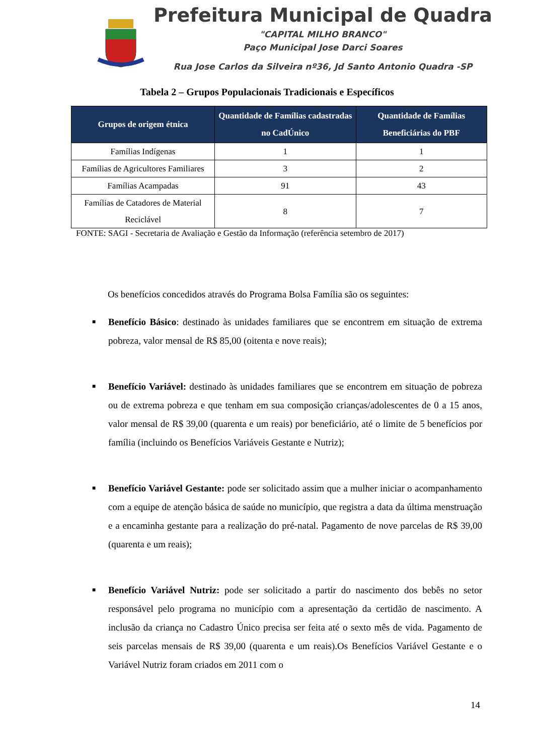Prefeitura Municipal de Quadra
"CAPITAL MILHO BRANCO"
Paço Municipal Jose Darci Soares
Rua Jose Carlos da Silveira nº36, Jd Santo Antonio Quadra -SP
Tabela 2 – Grupos Populacionais Tradicionais e Específicos
| Grupos de origem étnica | Quantidade de Famílias cadastradas no CadÚnico | Quantidade de Famílias Beneficiárias do PBF |
| --- | --- | --- |
| Famílias Indígenas | 1 | 1 |
| Famílias de Agricultores Familiares | 3 | 2 |
| Famílias Acampadas | 91 | 43 |
| Famílias de Catadores de Material Reciclável | 8 | 7 |
FONTE: SAGI - Secretaria de Avaliação e Gestão da Informação (referência setembro de 2017)
Os benefícios concedidos através do Programa Bolsa Família são os seguintes:
■
Benefício Básico: destinado às unidades familiares que se encontrem em situação de extrema pobreza, valor mensal de R$ 85,00 (oitenta e nove reais);
■
Benefício Variável: destinado às unidades familiares que se encontrem em situação de pobreza ou de extrema pobreza e que tenham em sua composição crianças/adolescentes de 0 a 15 anos, valor mensal de R$ 39,00 (quarenta e um reais) por beneficiário, até o limite de 5 benefícios por família (incluindo os Benefícios Variáveis Gestante e Nutriz);
■
Benefício Variável Gestante: pode ser solicitado assim que a mulher iniciar o acompanhamento com a equipe de atenção básica de saúde no município, que registra a data da última menstruação e a encaminha gestante para a realização do pré-natal. Pagamento de nove parcelas de R$ 39,00 (quarenta e um reais);
■
Benefício Variável Nutriz: pode ser solicitado a partir do nascimento dos bebês no setor responsável pelo programa no município com a apresentação da certidão de nascimento. A inclusão da criança no Cadastro Único precisa ser feita até o sexto mês de vida. Pagamento de seis parcelas mensais de R$ 39,00 (quarenta e um reais).Os Benefícios Variável Gestante e o Variável Nutriz foram criados em 2011 com o
14